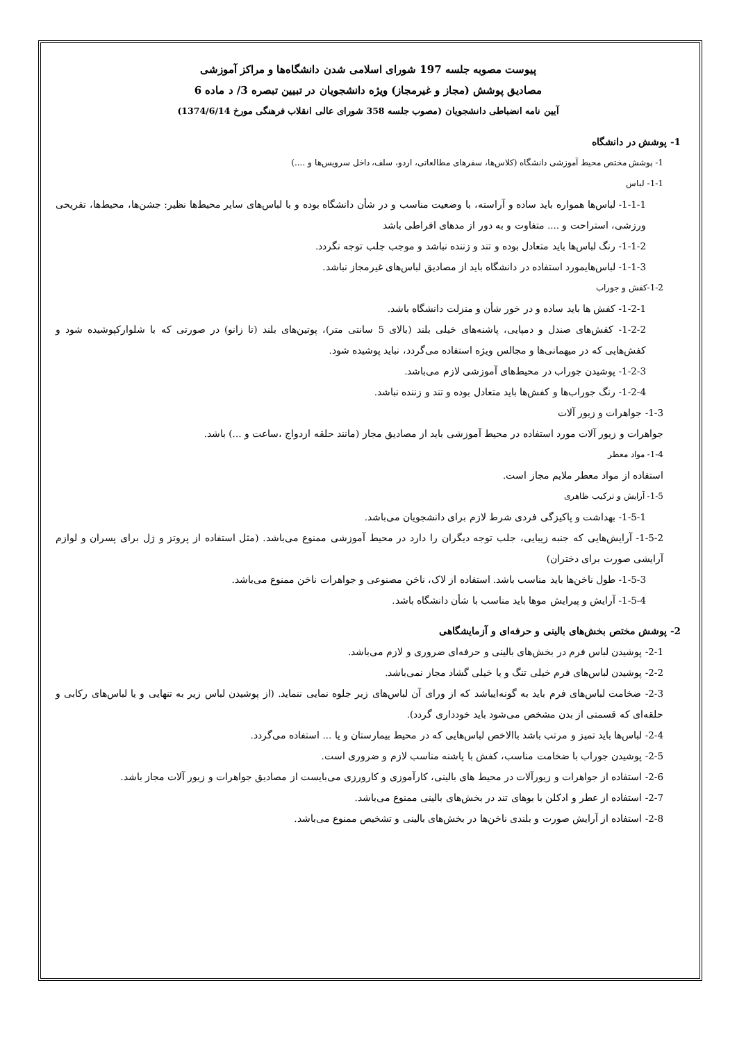پیوست مصوبه جلسه 197 شورای اسلامی شدن دانشگاه‌ها و مراکز آموزشی
مصادیق پوشش (مجاز و غیرمجاز) ویژه دانشجویان در تبیین تبصره 3/ د ماده 6
آیین نامه انضباطی دانشجویان (مصوب جلسه 358 شورای عالی انقلاب فرهنگی مورخ 1374/6/14)
1- پوشش در دانشگاه
1- پوشش مختص محیط آموزشی دانشگاه (کلاس‌ها، سفرهای مطالعاتی، اردو، سلف، داخل سرویس‌ها و ....)
1-1- لباس
1-1-1- لباس‌ها همواره باید ساده و آراسته، با وضعیت مناسب و در شأن دانشگاه بوده و با لباس‌های سایر محیط‌ها نظیر: جشن‌ها، محیط‌ها، تفریحی ورزشی، استراحت و .... متفاوت و به دور از مدهای افراطی باشد
1-1-2- رنگ لباس‌ها باید متعادل بوده و تند و زننده نباشد و موجب جلب توجه نگردد.
1-1-3- لباس‌هایمورد استفاده در دانشگاه باید از مصادیق لباس‌های غیرمجاز نباشد.
1-2-کفش و جوراب
1-2-1- کفش ها باید ساده و در خور شأن و منزلت دانشگاه باشد.
1-2-2- کفش‌های صندل و دمپایی، پاشنه‌های خیلی بلند (بالای 5 سانتی متر)، پوتین‌های بلند (تا زانو) در صورتی که با شلوارکپوشیده شود و کفش‌هایی که در میهمانی‌ها و مجالس ویژه استفاده می‌گردد، نباید پوشیده شود.
1-2-3- پوشیدن جوراب در محیط‌های آموزشی لازم می‌باشد.
1-2-4- رنگ جوراب‌ها و کفش‌ها باید متعادل بوده و تند و زننده نباشد.
1-3- جواهرات و زیور آلات
جواهرات و زیور آلات مورد استفاده در محیط آموزشی باید از مصادیق مجاز (مانند حلقه ازدواج ،ساعت و ...) باشد.
1-4- مواد معطر
استفاده از مواد معطر ملایم مجاز است.
1-5- آرایش و ترکیب ظاهری
1-5-1- بهداشت و پاکیزگی فردی شرط لازم برای دانشجویان می‌باشد.
1-5-2- آرایش‌هایی که جنبه زیبایی، جلب توجه دیگران را دارد در محیط آموزشی ممنوع می‌باشد. (مثل استفاده از پروتز و ژل برای پسران و لوازم آرایشی صورت برای دختران)
1-5-3- طول ناخن‌ها باید مناسب باشد. استفاده از لاک، ناخن مصنوعی و جواهرات ناخن ممنوع می‌باشد.
1-5-4- آرایش و پیرایش موها باید مناسب با شأن دانشگاه باشد.
2- پوشش مختص بخش‌های بالینی و حرفه‌ای و آزمایشگاهی
2-1- پوشیدن لباس فرم در بخش‌های بالینی و حرفه‌ای ضروری و لازم می‌باشد.
2-2- پوشیدن لباس‌های فرم خیلی تنگ و یا خیلی گشاد مجاز نمی‌باشد.
2-3- ضخامت لباس‌های فرم باید به گونه‌ایباشد که از ورای آن لباس‌های زیر جلوه نمایی ننماید. (از پوشیدن لباس زیر به تنهایی و یا لباس‌های رکابی و حلقه‌ای که قسمتی از بدن مشخص می‌شود باید خودداری گردد).
2-4- لباس‌ها باید تمیز و مرتب باشد باالاخص لباس‌هایی که در محیط بیمارستان و یا ... استفاده می‌گردد.
2-5- پوشیدن جوراب با ضخامت مناسب، کفش با پاشنه مناسب لازم و ضروری است.
2-6- استفاده از جواهرات و زیورآلات در محیط های بالینی، کارآموزی و کارورزی می‌بایست از مصادیق جواهرات و زیور آلات مجاز باشد.
2-7- استفاده از عطر و ادکلن با بوهای تند در بخش‌های بالینی ممنوع می‌باشد.
2-8- استفاده از آرایش صورت و بلندی ناخن‌ها در بخش‌های بالینی و تشخیص ممنوع می‌باشد.